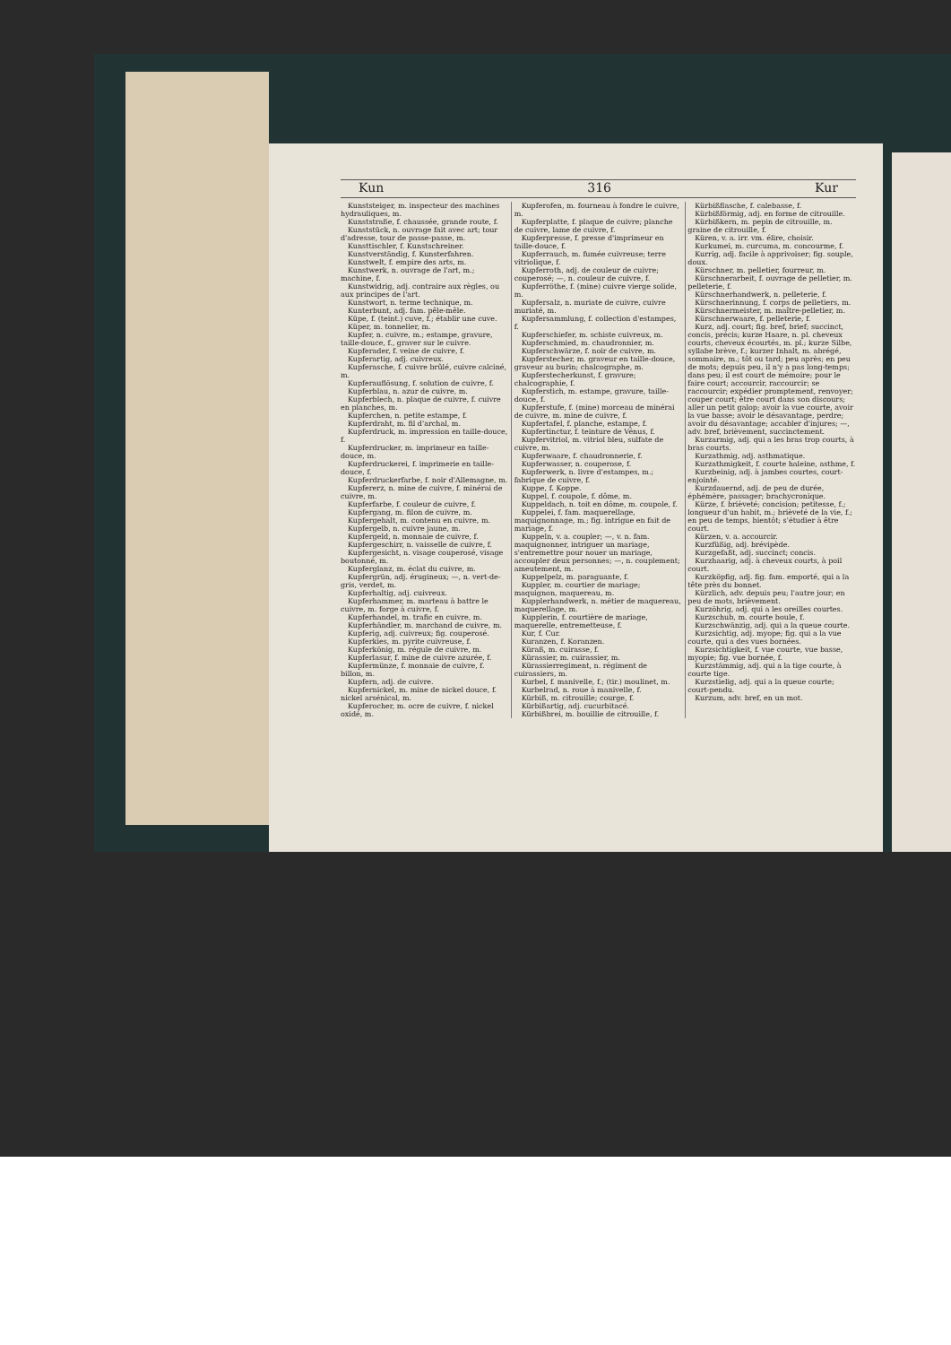Kun 316 Kur
Kunststeiger, m. inspecteur des machines hydrauliques, m.
Kunststraße, f. chaussée, grande route, f.
Kunststück, n. ouvrage fait avec art; tour d'adresse, tour de passe-passe, m.
Kunsttischler, f. Kunstschreiner.
Kunstverständig, f. Kunsterfahren.
Kunstwelt, f. empire des arts, m.
Kunstwerk, n. ouvrage de l'art, m.; machine, f.
Kunstwidrig, adj. contraire aux règles, ou aux principes de l'art.
Kunstwort, n. terme technique, m.
Kunterbunt, adj. fam. pêle-mêle.
Küpe, f. (teint.) cuve, f.; établir une cuve.
Küper, m. tonnelier, m.
Kupfer, n. cuivre, m.; estampe, gravure, taille-douce, f., graver sur le cuivre.
Kupferader, f. veine de cuivre, f.
Kupferartig, adj. cuivreux.
Kupferasche, f. cuivre brûlé, cuivre calciné, m.
Kupferauflösung, f. solution de cuivre, f.
Kupferblau, n. azur de cuivre, m.
Kupferblech, n. plaque de cuivre, f. cuivre en planches, m.
Kupferchen, n. petite estampe, f.
Kupferdraht, m. fil d'archal, m.
Kupferdruck, m. impression en taille-douce, f.
Kupferdrucker, m. imprimeur en taille-douce, m.
Kupferdruckerei, f. imprimerie en taille-douce, f.
Kupferdruckerfarbe, f. noir d'Allemagne, m.
Kupfererz, n. mine de cuivre, f. minérai de cuivre, m.
Kupferfarbe, f. couleur de cuivre, f.
Kupfergang, m. filon de cuivre, m.
Kupfergehalt, m. contenu en cuivre, m.
Kupfergelb, n. cuivre jaune, m.
Kupfergeld, n. monnaie de cuivre, f.
Kupfergeschirr, n. vaisselle de cuivre, f.
Kupfergesicht, n. visage couperosé, visage boutonné, m.
Kupferglanz, m. éclat du cuivre, m.
Kupfergrün, adj. érugineux; —, n. vert-de-gris, verdet, m.
Kupferhaltig, adj. cuivreux.
Kupferhammer, m. marteau à battre le cuivre, m. forge à cuivre, f.
Kupferhandel, m. trafic en cuivre, m.
Kupferhändler, m. marchand de cuivre, m.
Kupferig, adj. cuivreux; fig. couperosé.
Kupferkies, m. pyrite cuivreuse, f.
Kupferkönig, m. régule de cuivre, m.
Kupferlasur, f. mine de cuivre azurée, f.
Kupfermünze, f. monnaie de cuivre, f. billon, m.
Kupfern, adj. de cuivre.
Kupfernickel, m. mine de nickel douce, f. nickel arsénical, m.
Kupferocher, m. ocre de cuivre, f. nickel oxidé, m.
Kupferofen, m. fourneau à fondre le cuivre, m.
Kupferplatte, f. plaque de cuivre; planche de cuivre, lame de cuivre, f.
Kupferpresse, f. presse d'imprimeur en taille-douce, f.
Kupferrauch, m. fumée cuivreuse; terre vitriolique, f.
Kupferroth, adj. de couleur de cuivre; couperosé; —, n. couleur de cuivre, f.
Kupferröthe, f. (mine) cuivre vierge solide, m.
Kupfersalz, n. muriate de cuivre, cuivre muriaté, m.
Kupfersammlung, f. collection d'estampes, f.
Kupferschiefer, m. schiste cuivreux, m.
Kupferschmied, m. chaudronnier, m.
Kupferschwärze, f. noir de cuivre, m.
Kupferstecher, m. graveur en taille-douce, graveur au burin; chalcographe, m.
Kupferstecherkunst, f. gravure; chalcographie, f.
Kupferstich, m. estampe, gravure, taille-douce, f.
Kupferstufe, f. (mine) morceau de minérai de cuivre, m. mine de cuivre, f.
Kupfertafel, f. planche, estampe, f.
Kupfertinctur, f. teinture de Vénus, f.
Kupfervitriol, m. vitriol bleu, sulfate de cuivre, m.
Kupferwaare, f. chaudronnerie, f.
Kupferwasser, n. couperose, f.
Kupferwerk, n. livre d'estampes, m.; fabrique de cuivre, f.
Kuppe, f. Koppe.
Kuppel, f. coupole, f. dôme, m.
Kuppeldach, n. toit en dôme, m. coupole, f.
Kuppelei, f. fam. maquerellage, maquignonnage, m.; fig. intrigue en fait de mariage, f.
Kuppeln, v. a. coupler; —, v. n. fam. maquignonner, intriguer un mariage, s'entremettre pour nouer un mariage, accoupler deux personnes; —, n. couplement; ameutement, m.
Kuppelpelz, m. paraguante, f.
Kuppler, m. courtier de mariage; maquignon, maquereau, m.
Kupplerhandwerk, n. métier de maquereau, maquerellage, m.
Kupplerin, f. courtière de mariage, maquerelle, entremetteuse, f.
Kur, f. Cur.
Kuranzen, f. Koranzen.
Küraß, m. cuirasse, f.
Kürassier, m. cuirassier, m.
Kürassierregiment, n. régiment de cuirassiers, m.
Kurbel, f. manivelle, f.; (tir.) moulinet, m.
Kurbelrad, n. roue à manivelle, f.
Kürbiß, m. citrouille; courge, f.
Kürbißartig, adj. cucurbitacé.
Kürbißbrei, m. bouillie de citrouille, f.
Kürbißflasche, f. calebasse, f.
Kürbißförmig, adj. en forme de citrouille.
Kürbißkern, m. pepin de citrouille, m. graine de citrouille, f.
Küren, v. a. irr. vm. élire, choisir.
Kurkumei, m. curcuma, m. concourme, f.
Kurrig, adj. facile à apprivoiser; fig. souple, doux.
Kürschner, m. pelletier, fourreur, m.
Kürschnerarbeit, f. ouvrage de pelletier, m. pelleterie, f.
Kürschnerhandwerk, n. pelleterie, f.
Kürschnerinnung, f. corps de pelletiers, m.
Kürschnermeister, m. maître-pelletier, m.
Kürschnerwaare, f. pelleterie, f.
Kurz, adj. court; fig. bref, brief; succinct, concis, précis; kurze Haare, n. pl. cheveux courts, cheveux écourtés, m. pl.; kurze Silbe, syllabe brève, f.; kurzer Inhalt, m. abrégé, sommaire, m.; tôt ou tard; peu après; en peu de mots; depuis peu, il n'y a pas long-temps; dans peu; il est court de mémoire; pour le faire court; accourcir, raccourcir; se raccourcir; expédier promptement, renvoyer; couper court; être court dans son discours; aller un petit galop; avoir la vue courte, avoir la vue basse; avoir le désavantage, perdre; avoir du désavantage; accabler d'injures; —, adv. bref, brièvement, succinctement.
Kurzarmig, adj. qui a les bras trop courts, à bras courts.
Kurzathmig, adj. asthmatique.
Kurzathmigkeit, f. courte haleine, asthme, f.
Kurzbeinig, adj. à jambes courtes, court-enjointé.
Kurzdauernd, adj. de peu de durée, éphémère, passager; brachycronique.
Kürze, f. brièveté; concision; petitesse, f.; longueur d'un habit, m.; brièveté de la vie, f.; en peu de temps, bientôt; s'étudier à être court.
Kürzen, v. a. accourcir.
Kurzfüßig, adj. brévipède.
Kurzgefaßt, adj. succinct; concis.
Kurzhaarig, adj. à cheveux courts, à poil court.
Kurzköpfig, adj. fig. fam. emporté, qui a la tête près du bonnet.
Kürzlich, adv. depuis peu; l'autre jour; en peu de mots, brièvement.
Kurzöhrig, adj. qui a les oreilles courtes.
Kurzschub, m. courte boule, f.
Kurzschwänzig, adj. qui a la queue courte.
Kurzsichtig, adj. myope; fig. qui a la vue courte, qui a des vues bornées.
Kurzsichtigkeit, f. vue courte, vue basse, myopie; fig. vue bornée, f.
Kurzstämmig, adj. qui a la tige courte, à courte tige.
Kurzstielig, adj. qui a la queue courte; court-pendu.
Kurzum, adv. bref, en un mot.